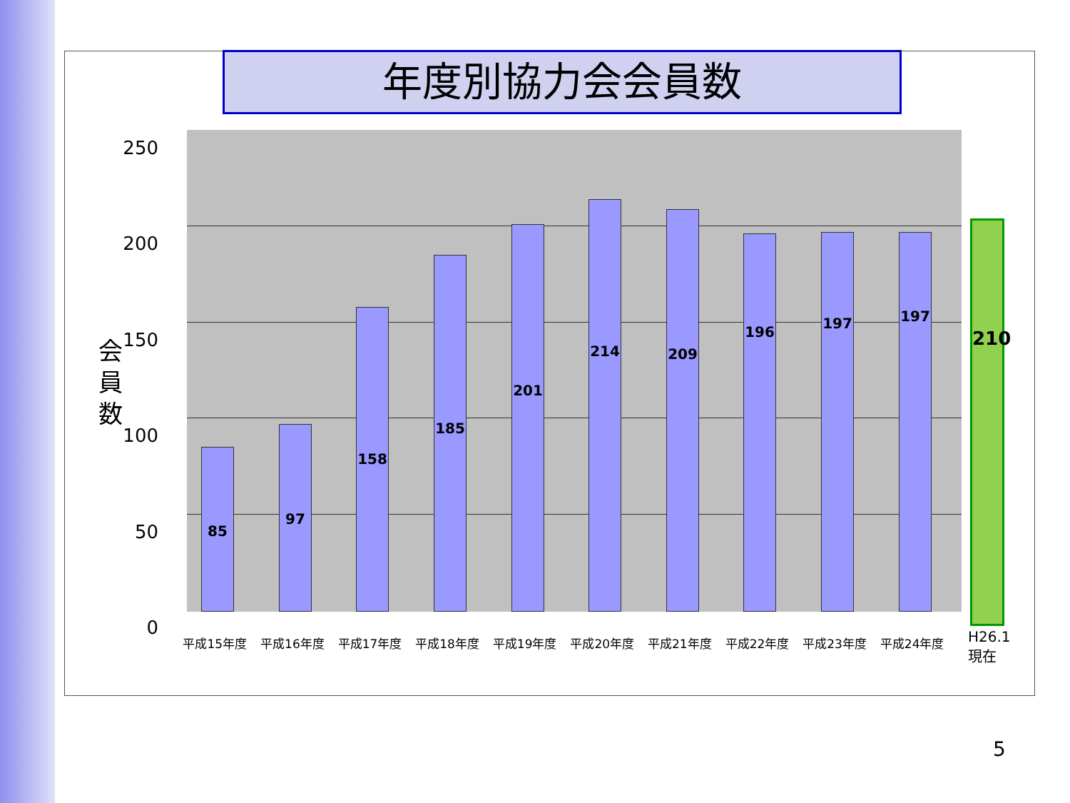年度別協力会会員数
250
200
150
会
員
数
100
50
0
85 97 158 185 201 214 209 196 197 197
210
平成15年度 平成16年度 平成17年度 平成18年度 平成19年度 平成20年度 平成21年度 平成22年度 平成23年度 平成24年度
H26.1
現在
5